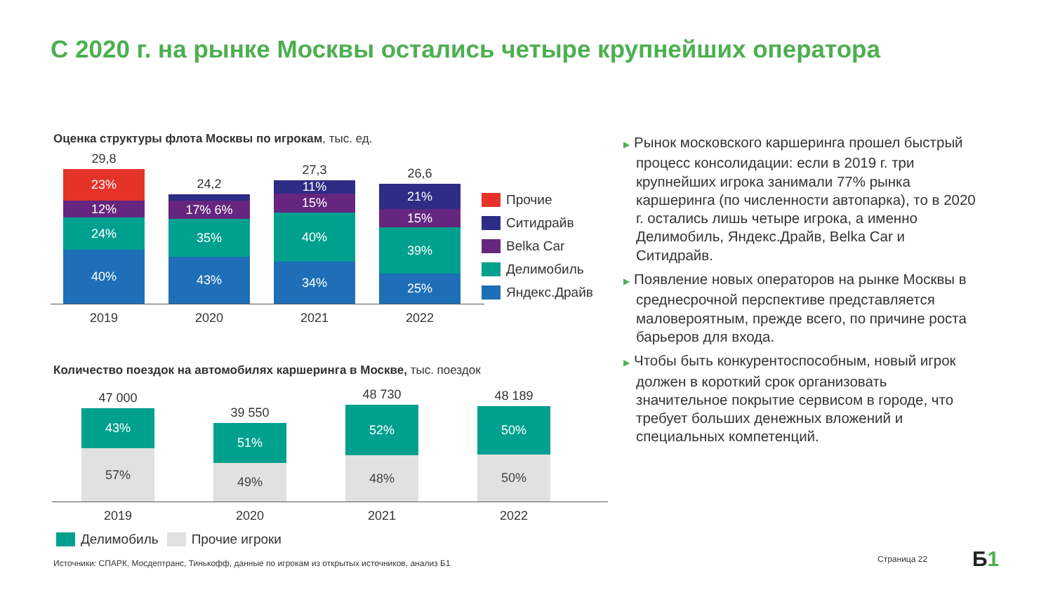С 2020 г. на рынке Москвы остались четыре крупнейших оператора
Оценка структуры флота Москвы по игрокам, тыс. ед.
29,8
23%
12%
24%
40%
24,2
6%
17% 6%
35%
43%
27,3
11%
15%
40%
34%
26,6
21%
15%
39%
25%
2019 2020 2021 2022
Прочие
Ситидрайв
Belka Car
Делимобиль
Яндекс.Драйв
Количество поездок на автомобилях каршеринга в Москве, тыс. поездок
47 000
43%
57%
39 550
51%
49%
48 730
52%
48%
48 189
50%
50%
2019 2020 2021 2022
Делимобиль Прочие игроки
▶ Рынок московского каршеринга прошел быстрый процесс консолидации: если в 2019 г. три крупнейших игрока занимали 77% рынка каршеринга (по численности автопарка), то в 2020 г. остались лишь четыре игрока, а именно Делимобиль, Яндекс.Драйв, Belka Car и Ситидрайв.
▶ Появление новых операторов на рынке Москвы в среднесрочной перспективе представляется маловероятным, прежде всего, по причине роста барьеров для входа.
▶ Чтобы быть конкурентоспособным, новый игрок должен в короткий срок организовать значительное покрытие сервисом в городе, что требует больших денежных вложений и специальных компетенций.
Источники: СПАРК, Мосдептранс, Тинькофф, данные по игрокам из открытых источников, анализ Б1
Страница 22 Б1